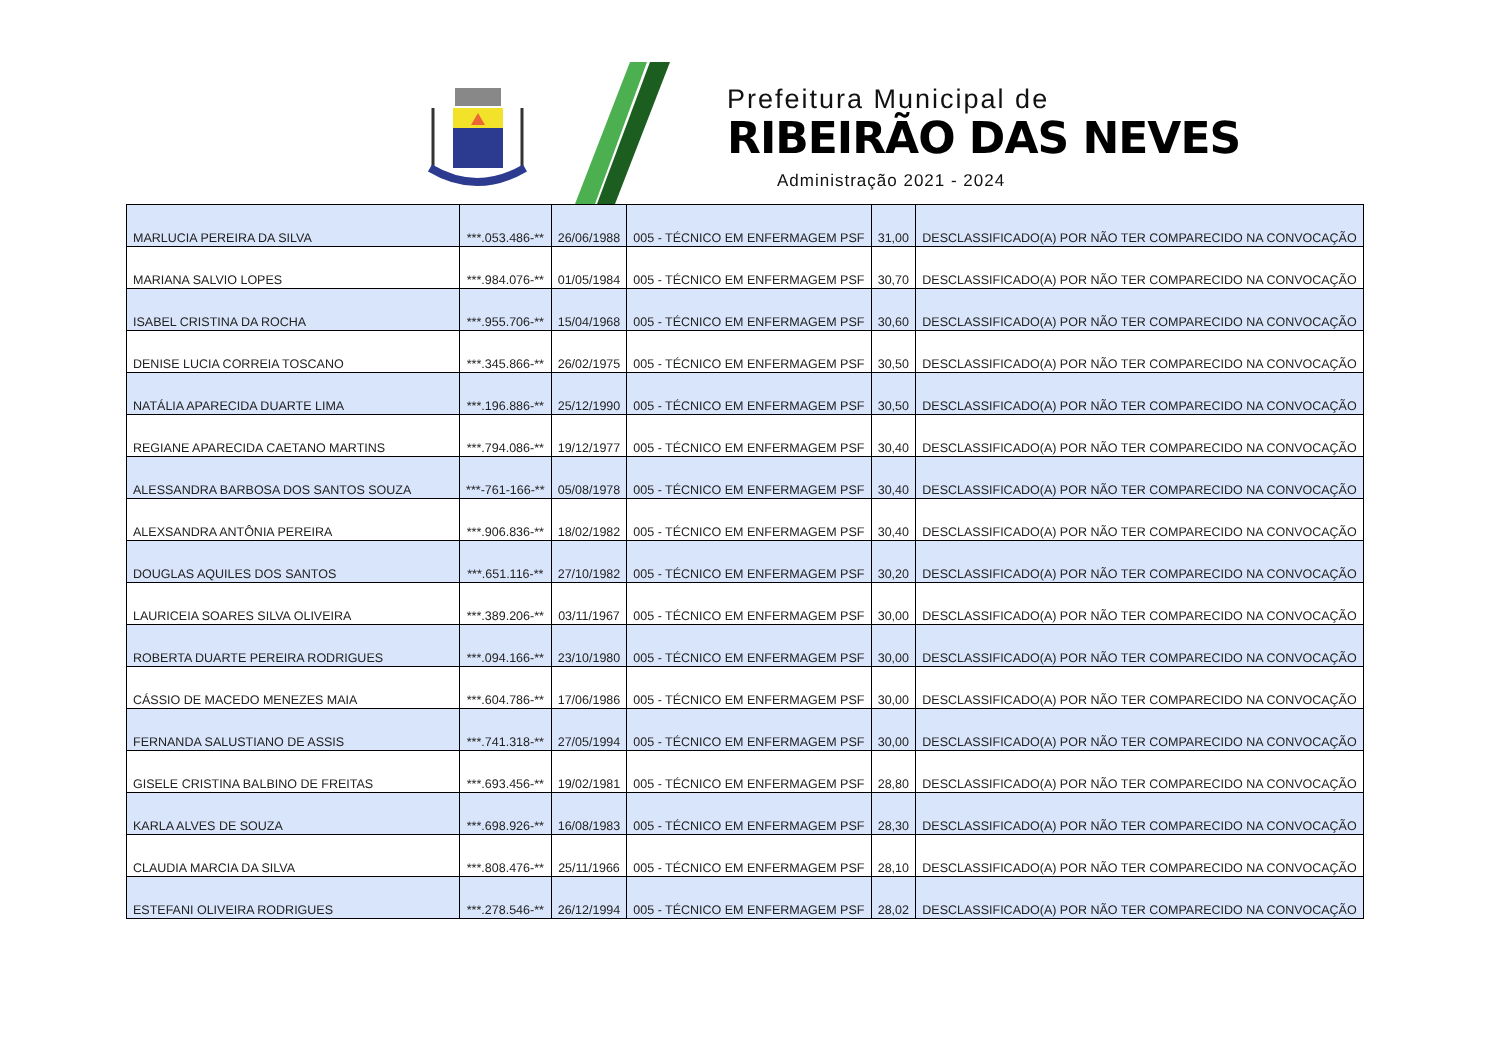Prefeitura Municipal de
RIBEIRÃO DAS NEVES
Administração 2021 - 2024
| MARLUCIA PEREIRA DA SILVA | ***.053.486-** | 26/06/1988 | 005 - TÉCNICO EM ENFERMAGEM PSF | 31,00 | DESCLASSIFICADO(A) POR NÃO TER COMPARECIDO NA CONVOCAÇÃO |
| MARIANA SALVIO LOPES | ***.984.076-** | 01/05/1984 | 005 - TÉCNICO EM ENFERMAGEM PSF | 30,70 | DESCLASSIFICADO(A) POR NÃO TER COMPARECIDO NA CONVOCAÇÃO |
| ISABEL CRISTINA DA ROCHA | ***.955.706-** | 15/04/1968 | 005 - TÉCNICO EM ENFERMAGEM PSF | 30,60 | DESCLASSIFICADO(A) POR NÃO TER COMPARECIDO NA CONVOCAÇÃO |
| DENISE LUCIA CORREIA TOSCANO | ***.345.866-** | 26/02/1975 | 005 - TÉCNICO EM ENFERMAGEM PSF | 30,50 | DESCLASSIFICADO(A) POR NÃO TER COMPARECIDO NA CONVOCAÇÃO |
| NATÁLIA APARECIDA DUARTE LIMA | ***.196.886-** | 25/12/1990 | 005 - TÉCNICO EM ENFERMAGEM PSF | 30,50 | DESCLASSIFICADO(A) POR NÃO TER COMPARECIDO NA CONVOCAÇÃO |
| REGIANE APARECIDA CAETANO MARTINS | ***.794.086-** | 19/12/1977 | 005 - TÉCNICO EM ENFERMAGEM PSF | 30,40 | DESCLASSIFICADO(A) POR NÃO TER COMPARECIDO NA CONVOCAÇÃO |
| ALESSANDRA BARBOSA DOS SANTOS SOUZA | ***-761-166-** | 05/08/1978 | 005 - TÉCNICO EM ENFERMAGEM PSF | 30,40 | DESCLASSIFICADO(A) POR NÃO TER COMPARECIDO NA CONVOCAÇÃO |
| ALEXSANDRA ANTÔNIA PEREIRA | ***.906.836-** | 18/02/1982 | 005 - TÉCNICO EM ENFERMAGEM PSF | 30,40 | DESCLASSIFICADO(A) POR NÃO TER COMPARECIDO NA CONVOCAÇÃO |
| DOUGLAS AQUILES DOS SANTOS | ***.651.116-** | 27/10/1982 | 005 - TÉCNICO EM ENFERMAGEM PSF | 30,20 | DESCLASSIFICADO(A) POR NÃO TER COMPARECIDO NA CONVOCAÇÃO |
| LAURICEIA SOARES SILVA OLIVEIRA | ***.389.206-** | 03/11/1967 | 005 - TÉCNICO EM ENFERMAGEM PSF | 30,00 | DESCLASSIFICADO(A) POR NÃO TER COMPARECIDO NA CONVOCAÇÃO |
| ROBERTA DUARTE PEREIRA RODRIGUES | ***.094.166-** | 23/10/1980 | 005 - TÉCNICO EM ENFERMAGEM PSF | 30,00 | DESCLASSIFICADO(A) POR NÃO TER COMPARECIDO NA CONVOCAÇÃO |
| CÁSSIO DE MACEDO MENEZES MAIA | ***.604.786-** | 17/06/1986 | 005 - TÉCNICO EM ENFERMAGEM PSF | 30,00 | DESCLASSIFICADO(A) POR NÃO TER COMPARECIDO NA CONVOCAÇÃO |
| FERNANDA SALUSTIANO DE ASSIS | ***.741.318-** | 27/05/1994 | 005 - TÉCNICO EM ENFERMAGEM PSF | 30,00 | DESCLASSIFICADO(A) POR NÃO TER COMPARECIDO NA CONVOCAÇÃO |
| GISELE CRISTINA BALBINO DE FREITAS | ***.693.456-** | 19/02/1981 | 005 - TÉCNICO EM ENFERMAGEM PSF | 28,80 | DESCLASSIFICADO(A) POR NÃO TER COMPARECIDO NA CONVOCAÇÃO |
| KARLA ALVES DE SOUZA | ***.698.926-** | 16/08/1983 | 005 - TÉCNICO EM ENFERMAGEM PSF | 28,30 | DESCLASSIFICADO(A) POR NÃO TER COMPARECIDO NA CONVOCAÇÃO |
| CLAUDIA MARCIA DA SILVA | ***.808.476-** | 25/11/1966 | 005 - TÉCNICO EM ENFERMAGEM PSF | 28,10 | DESCLASSIFICADO(A) POR NÃO TER COMPARECIDO NA CONVOCAÇÃO |
| ESTEFANI OLIVEIRA RODRIGUES | ***.278.546-** | 26/12/1994 | 005 - TÉCNICO EM ENFERMAGEM PSF | 28,02 | DESCLASSIFICADO(A) POR NÃO TER COMPARECIDO NA CONVOCAÇÃO |